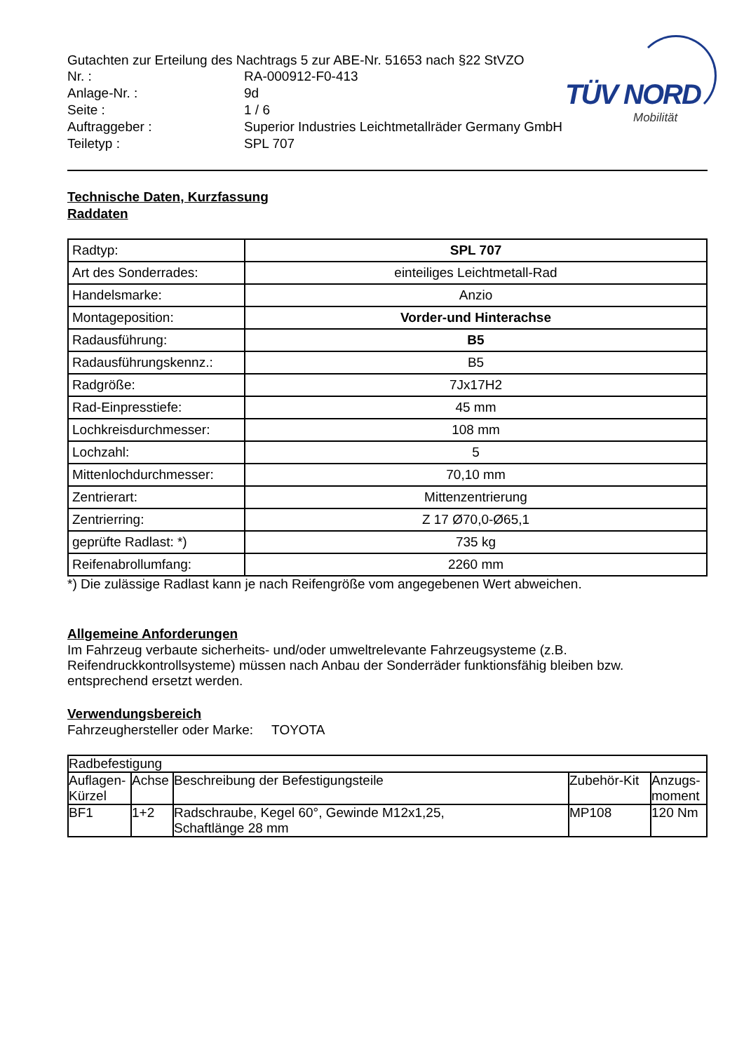TÜV NORD
Mobilität
Gutachten zur Erteilung des Nachtrags 5 zur ABE-Nr. 51653 nach §22 StVZO
Nr. :
RA-000912-F0-413
Anlage-Nr. :
9d
Seite :
1 / 6
Auftraggeber :
Superior Industries Leichtmetallräder Germany GmbH
Teiletyp :
SPL 707
Technische Daten, Kurzfassung
Raddaten
| Radtyp: | SPL 707 |
| Art des Sonderrades: | einteiliges Leichtmetall-Rad |
| Handelsmarke: | Anzio |
| Montageposition: | Vorder-und Hinterachse |
| Radausführung: | B5 |
| Radausführungskennz.: | B5 |
| Radgröße: | 7Jx17H2 |
| Rad-Einpresstiefe: | 45 mm |
| Lochkreisdurchmesser: | 108 mm |
| Lochzahl: | 5 |
| Mittenlochdurchmesser: | 70,10 mm |
| Zentrierart: | Mittenzentrierung |
| Zentrierring: | Z 17 Ø70,0-Ø65,1 |
| geprüfte Radlast: *) | 735 kg |
| Reifenabrollumfang: | 2260 mm |
*) Die zulässige Radlast kann je nach Reifengröße vom angegebenen Wert abweichen.
Allgemeine Anforderungen
Im Fahrzeug verbaute sicherheits- und/oder umweltrelevante Fahrzeugsysteme (z.B. Reifendruckkontrollsysteme) müssen nach Anbau der Sonderräder funktionsfähig bleiben bzw. entsprechend ersetzt werden.
Verwendungsbereich
Fahrzeughersteller oder Marke: TOYOTA
| Radbefestigung | | | | |
| --- | --- | --- | --- | --- |
| Auflagen-Kürzel | Achse | Beschreibung der Befestigungsteile | Zubehör-Kit | Anzugs-moment |
| BF1 | 1+2 | Radschraube, Kegel 60°, Gewinde M12x1,25, Schaftlänge 28 mm | MP108 | 120 Nm |